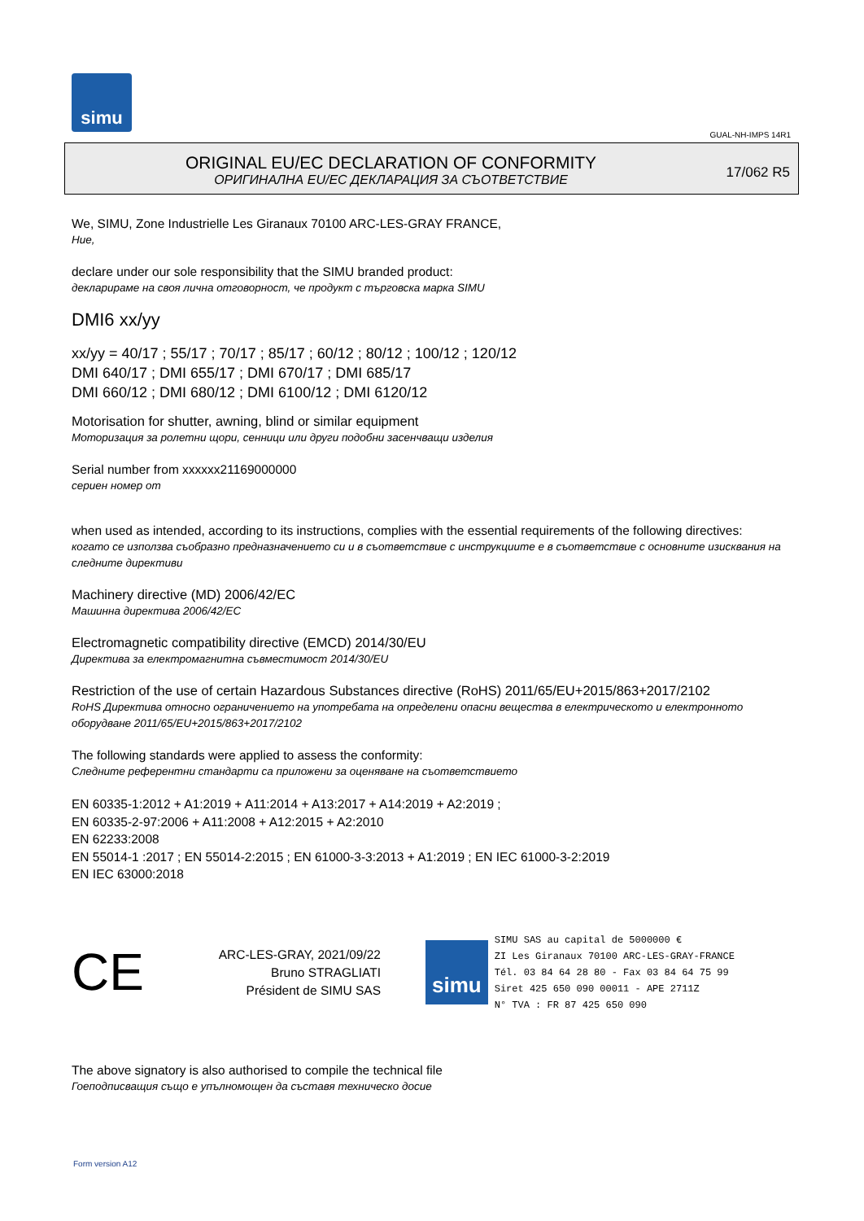simu
GUAL-NH-IMPS 14R1
ORIGINAL EU/EC DECLARATION OF CONFORMITY
ОРИГИНАЛНА EU/EC ДЕКЛАРАЦИЯ ЗА СЪОТВЕТСТВИЕ
17/062 R5
We, SIMU, Zone Industrielle Les Giranaux 70100 ARC-LES-GRAY FRANCE,
Ние,
declare under our sole responsibility that the SIMU branded product:
декларираме на своя лична отговорност, че продукт с търговска марка SIMU
DMI6 xx/yy
xx/yy = 40/17 ; 55/17 ; 70/17 ; 85/17 ; 60/12 ; 80/12 ; 100/12 ; 120/12
DMI 640/17 ; DMI 655/17 ; DMI 670/17 ; DMI 685/17
DMI 660/12 ; DMI 680/12 ; DMI 6100/12 ; DMI 6120/12
Motorisation for shutter, awning, blind or similar equipment
Моторизация за ролетни щори, сенници или други подобни засенчващи изделия
Serial number from xxxxxx21169000000
сериен номер от
when used as intended, according to its instructions, complies with the essential requirements of the following directives:
когато се използва съобразно предназначението си и в съответствие с инструкциите е в съответствие с основните изисквания на следните директиви
Machinery directive (MD) 2006/42/EC
Машинна директива 2006/42/EC
Electromagnetic compatibility directive (EMCD) 2014/30/EU
Директива за електромагнитна съвместимост 2014/30/EU
Restriction of the use of certain Hazardous Substances directive (RoHS) 2011/65/EU+2015/863+2017/2102
RoHS Директива относно ограничението на употребата на определени опасни вещества в електрическото и електронното оборудване 2011/65/EU+2015/863+2017/2102
The following standards were applied to assess the conformity:
Следните референтни стандарти са приложени за оценяване на съответствието
EN 60335-1:2012 + A1:2019 + A11:2014 + A13:2017 + A14:2019 + A2:2019 ;
EN 60335-2-97:2006 + A11:2008 + A12:2015 + A2:2010
EN 62233:2008
EN 55014-1 :2017 ; EN 55014-2:2015 ; EN 61000-3-3:2013 + A1:2019 ; EN IEC 61000-3-2:2019
EN IEC 63000:2018
CE
ARC-LES-GRAY, 2021/09/22
Bruno STRAGLIATI
Président de SIMU SAS
simu
SIMU SAS au capital de 5000000 €
ZI Les Giranaux 70100 ARC-LES-GRAY-FRANCE
Tél. 03 84 64 28 80 - Fax 03 84 64 75 99
Siret 425 650 090 00011 - APE 2711Z
N° TVA : FR 87 425 650 090
The above signatory is also authorised to compile the technical file
Гоеподписващия също е упълномощен да съставя техническо досие
Form version A12